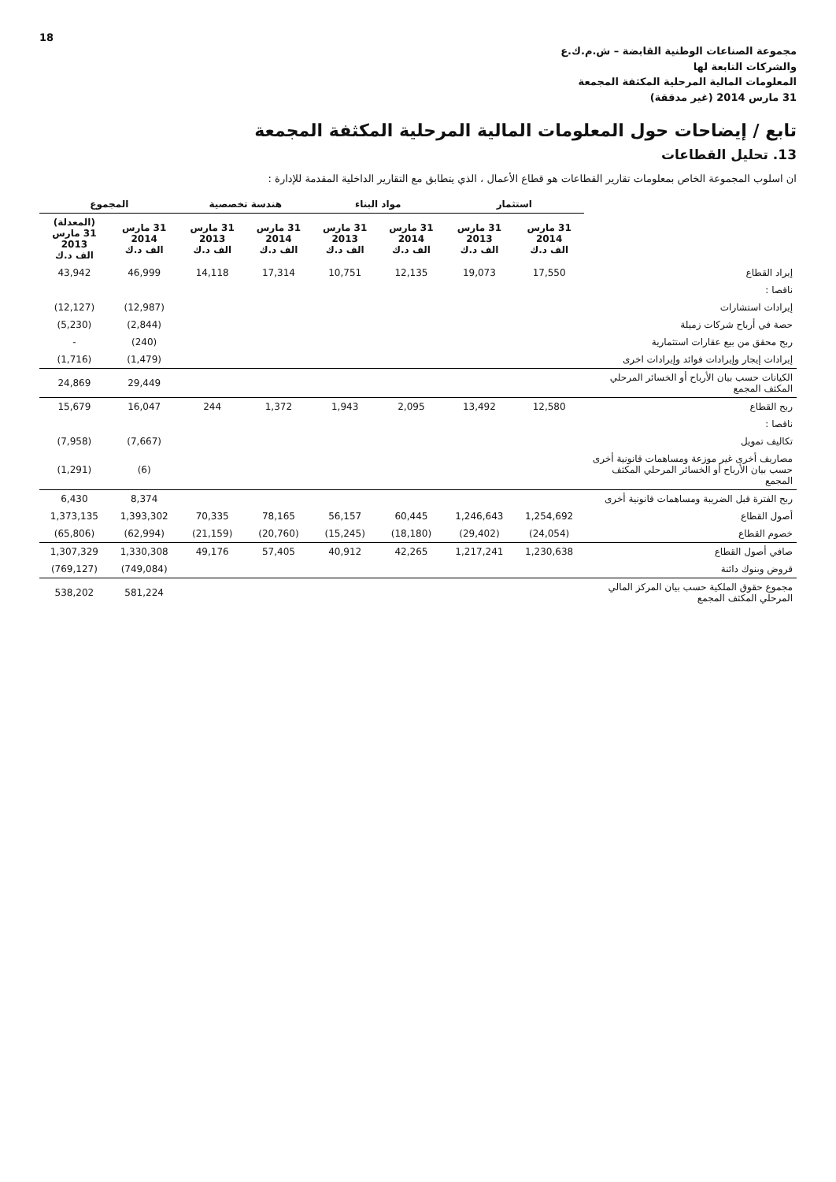18
مجموعة الصناعات الوطنية القابضة – ش.م.ك.ع
والشركات التابعة لها
المعلومات المالية المرحلية المكثفة المجمعة
31 مارس 2014 (غير مدققة)
تابع / إيضاحات حول المعلومات المالية المرحلية المكثفة المجمعة
13. تحليل القطاعات
ان اسلوب المجموعة الخاص بمعلومات تقارير القطاعات هو قطاع الأعمال ، الذي يتطابق مع التقارير الداخلية المقدمة للإدارة :
| | استثمار | | مواد البناء | | هندسة تخصصية | | المجموع | |
| --- | --- | --- | --- | --- | --- | --- | --- | --- |
| | 31 مارس 2014 الف د.ك | 31 مارس 2013 الف د.ك | 31 مارس 2014 الف د.ك | 31 مارس 2013 الف د.ك | 31 مارس 2014 الف د.ك | 31 مارس 2013 الف د.ك | 31 مارس 2014 الف د.ك | (المعدلة) 31 مارس 2013 الف د.ك |
| إيراد القطاع | 17,550 | 19,073 | 12,135 | 10,751 | 17,314 | 14,118 | 46,999 | 43,942 |
| ناقصا : | | | | | | | | |
| إيرادات استشارات | | | | | | | (12,987) | (12,127) |
| حصة في أرباح شركات زميلة | | | | | | | (2,844) | (5,230) |
| ربح محقق من بيع عقارات استثمارية | | | | | | | (240) | - |
| إيرادات إيجار وإيرادات فوائد وإيرادات اخرى | | | | | | | (1,479) | (1,716) |
| الكيانات حسب بيان الأرباح أو الخسائر المرحلي المكثف المجمع | | | | | | | 29,449 | 24,869 |
| ربح القطاع | 12,580 | 13,492 | 2,095 | 1,943 | 1,372 | 244 | 16,047 | 15,679 |
| ناقصا : | | | | | | | | |
| تكاليف تمويل | | | | | | | (7,667) | (7,958) |
| مصاريف أخرى غير موزعة ومساهمات قانونية أخرى حسب بيان الأرباح أو الخسائر المرحلي المكثف المجمع | | | | | | | (6) | (1,291) |
| ربح الفترة قبل الضريبة ومساهمات قانونية أخرى | | | | | | | 8,374 | 6,430 |
| أصول القطاع | 1,254,692 | 1,246,643 | 60,445 | 56,157 | 78,165 | 70,335 | 1,393,302 | 1,373,135 |
| خصوم القطاع | (24,054) | (29,402) | (18,180) | (15,245) | (20,760) | (21,159) | (62,994) | (65,806) |
| صافي أصول القطاع | 1,230,638 | 1,217,241 | 42,265 | 40,912 | 57,405 | 49,176 | 1,330,308 | 1,307,329 |
| قروض وبنوك دائنة | | | | | | | (749,084) | (769,127) |
| مجموع حقوق الملكية حسب بيان المركز المالي المرحلي المكثف المجمع | | | | | | | 581,224 | 538,202 |